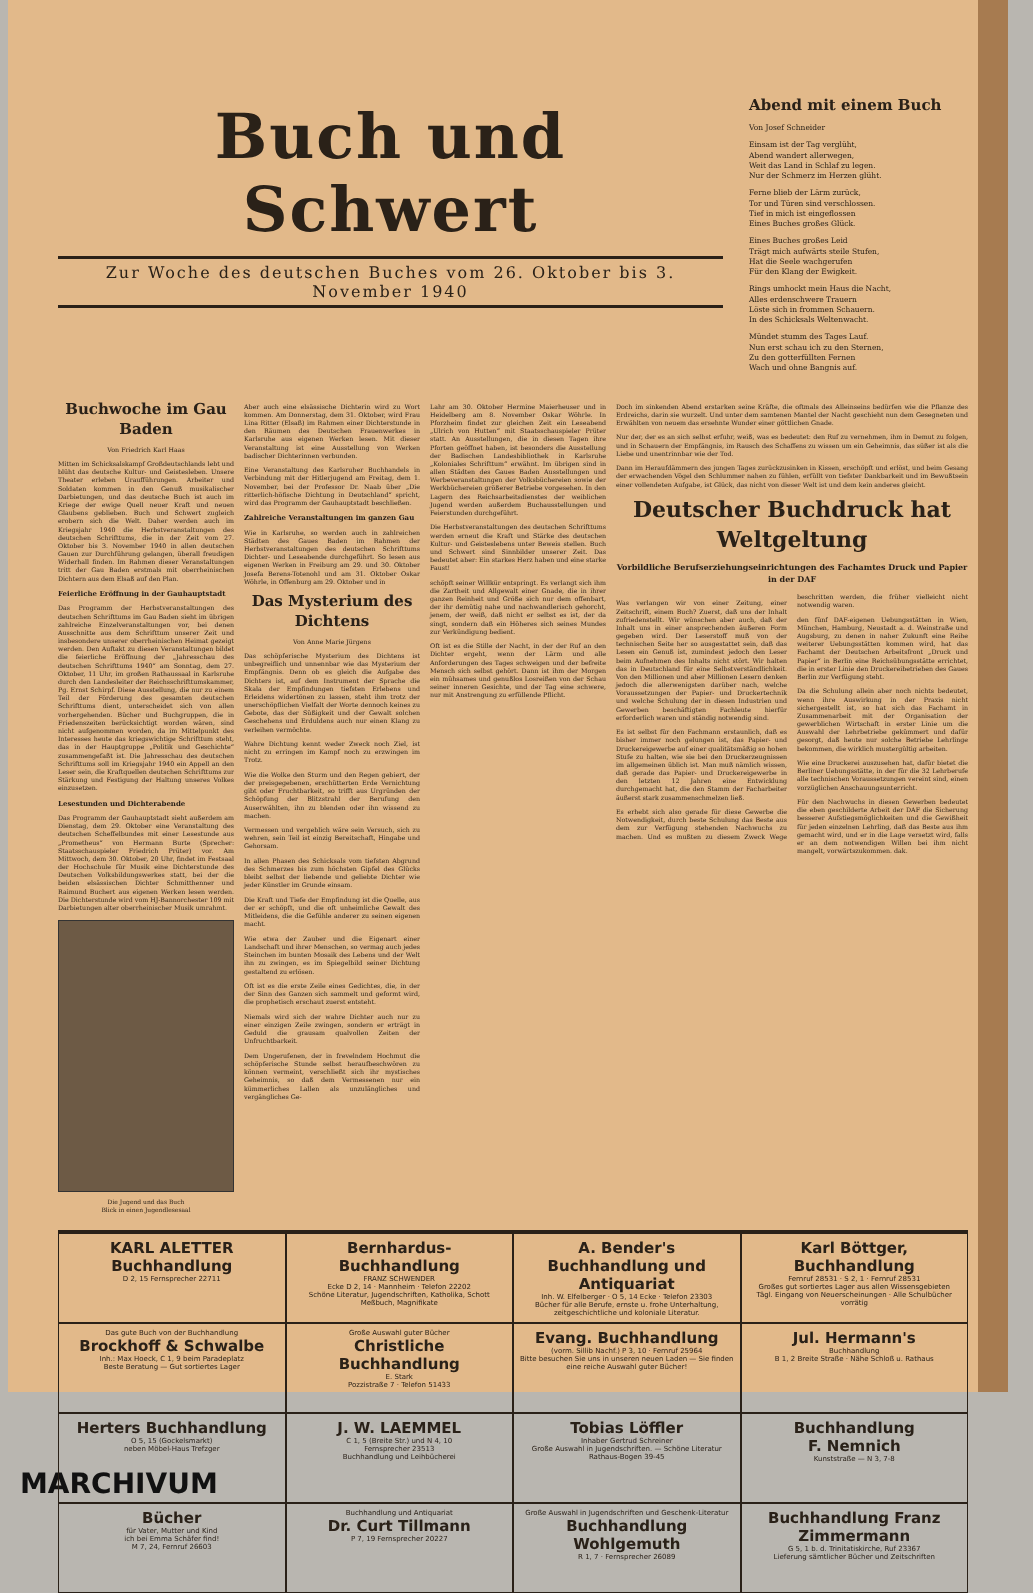Buch und Schwert
Zur Woche des deutschen Buches vom 26. Oktober bis 3. November 1940
Abend mit einem Buch
Von Josef Schneider
Einsam ist der Tag verglüht,
Abend wandert allerwegen,
Weit das Land in Schlaf zu legen.
Nur der Schmerz im Herzen glüht.
Ferne blieb der Lärm zurück,
Tor und Türen sind verschlossen.
Tief in mich ist eingeflossen
Eines Buches großes Glück.
Eines Buches großes Leid
Trägt mich aufwärts steile Stufen,
Hat die Seele wachgerufen
Für den Klang der Ewigkeit.
Rings umhockt mein Haus die Nacht,
Alles erdenschwere Trauern
Löste sich in frommen Schauern.
In des Schicksals Weltenwacht.
Mündet stumm des Tages Lauf.
Nun erst schau ich zu den Sternen,
Zu den gotterfüllten Fernen
Wach und ohne Bangnis auf.
Buchwoche im Gau Baden
Von Friedrich Karl Haas
Mitten im Schicksalskampf Großdeutschlands lebt und blüht das deutsche Kultur- und Geistesleben. Unsere Theater erleben Uraufführungen. Arbeiter und Soldaten kommen in den Genuß musikalischer Darbietungen, und das deutsche Buch ist auch im Kriege der ewige Quell neuer Kraft und neuen Glaubens geblieben. Buch und Schwert zugleich erobern sich die Welt. Daher werden auch im Kriegsjahr 1940 die Herbstveranstaltungen des deutschen Schrifttums, die in der Zeit vom 27. Oktober bis 3. November 1940 in allen deutschen Gauen zur Durchführung gelangen, überall freudigen Widerhall finden. Im Rahmen dieser Veranstaltungen tritt der Gau Baden erstmals mit oberrheinischen Dichtern aus dem Elsaß auf den Plan.
Feierliche Eröffnung in der Gauhauptstadt
Das Programm der Herbstveranstaltungen des deutschen Schrifttums im Gau Baden sieht im übrigen zahlreiche Einzelveranstaltungen vor, bei denen Ausschnitte aus dem Schrifttum unserer Zeit und insbesondere unserer oberrheinischen Heimat gezeigt werden. Den Auftakt zu diesen Veranstaltungen bildet die feierliche Eröffnung der „Jahresschau des deutschen Schrifttums 1940“ am Sonntag, dem 27. Oktober, 11 Uhr, im großen Rathaussaal in Karlsruhe durch den Landesleiter der Reichsschrifttumskammer, Pg. Ernst Schirpf. Diese Ausstellung, die nur zu einem Teil der Förderung des gesamten deutschen Schrifttums dient, unterscheidet sich von allen vorhergehenden. Bücher und Buchgruppen, die in Friedenszeiten berücksichtigt worden wären, sind nicht aufgenommen worden, da im Mittelpunkt des Interesses heute das kriegswichtige Schrifttum steht, das in der Hauptgruppe „Politik und Geschichte“ zusammengefaßt ist. Die Jahresschau des deutschen Schrifttums soll im Kriegsjahr 1940 ein Appell an den Leser sein, die Kraftquellen deutschen Schrifttums zur Stärkung und Festigung der Haltung unseres Volkes einzusetzen.
Lesestunden und Dichterabende
Das Programm der Gauhauptstadt sieht außerdem am Dienstag, dem 29. Oktober eine Veranstaltung des deutschen Scheffelbundes mit einer Lesestunde aus „Prometheus“ von Hermann Burte (Sprecher: Staatsschauspieler Friedrich Prüter) vor. Am Mittwoch, dem 30. Oktober, 20 Uhr, findet im Festsaal der Hochschule für Musik eine Dichterstunde des Deutschen Volksbildungswerkes statt, bei der die beiden elsässischen Dichter Schmitthenner und Raimund Buchert aus eigenen Werken lesen werden. Die Dichterstunde wird vom HJ-Bannorchester 109 mit Darbietungen alter oberrheinischer Musik umrahmt.
Die Jugend und das Buch
Blick in einen Jugendlesesaal
Aber auch eine elsässische Dichterin wird zu Wort kommen. Am Donnerstag, dem 31. Oktober, wird Frau Lina Ritter (Elsaß) im Rahmen einer Dichterstunde in den Räumen des Deutschen Frauenwerkes in Karlsruhe aus eigenen Werken lesen. Mit dieser Veranstaltung ist eine Ausstellung von Werken badischer Dichterinnen verbunden.
Eine Veranstaltung des Karlsruher Buchhandels in Verbindung mit der Hitlerjugend am Freitag, dem 1. November, bei der Professor Dr. Naab über „Die ritterlich-höfische Dichtung in Deutschland“ spricht, wird das Programm der Gauhauptstadt beschließen.
Zahlreiche Veranstaltungen im ganzen Gau
Wie in Karlsruhe, so werden auch in zahlreichen Städten des Gaues Baden im Rahmen der Herbstveranstaltungen des deutschen Schrifttums Dichter- und Leseabende durchgeführt. So lesen aus eigenen Werken in Freiburg am 29. und 30. Oktober Josefa Berens-Totenohl und am 31. Oktober Oskar Wöhrle, in Offenburg am 29. Oktober und in
Das Mysterium des Dichtens
Von Anne Marie Jürgens
Das schöpferische Mysterium des Dichtens ist unbegreiflich und unnennbar wie das Mysterium der Empfängnis. Denn ob es gleich die Aufgabe des Dichters ist, auf dem Instrument der Sprache die Skala der Empfindungen tiefsten Erlebens und Erleidens widertönen zu lassen, steht ihm trotz der unerschöpflichen Vielfalt der Worte dennoch keines zu Gebote, das der Süßigkeit und der Gewalt solchen Geschehens und Erduldens auch nur einen Klang zu verleihen vermöchte.
Wahre Dichtung kennt weder Zweck noch Ziel, ist nicht zu erringen im Kampf noch zu erzwingen im Trotz.
Wie die Wolke den Sturm und den Regen gebiert, der der preisgegebenen, erschütterten Erde Vernichtung gibt oder Fruchtbarkeit, so trifft aus Urgründen der Schöpfung der Blitzstrahl der Berufung den Auserwählten, ihn zu blenden oder ihn wissend zu machen.
Vermessen und vergeblich wäre sein Versuch, sich zu wehren, sein Teil ist einzig Bereitschaft, Hingabe und Gehorsam.
In allen Phasen des Schicksals vom tiefsten Abgrund des Schmerzes bis zum höchsten Gipfel des Glücks bleibt selbst der liebende und geliebte Dichter wie jeder Künstler im Grunde einsam.
Die Kraft und Tiefe der Empfindung ist die Quelle, aus der er schöpft, und die oft unheimliche Gewalt des Mitleidens, die die Gefühle anderer zu seinen eigenen macht.
Wie etwa der Zauber und die Eigenart einer Landschaft und ihrer Menschen, so vermag auch jedes Steinchen im bunten Mosaik des Lebens und der Welt ihn zu zwingen, es im Spiegelbild seiner Dichtung gestaltend zu erlösen.
Oft ist es die erste Zeile eines Gedichtes, die, in der der Sinn des Ganzen sich sammelt und geformt wird, die prophetisch erschaut zuerst entsteht.
Niemals wird sich der wahre Dichter auch nur zu einer einzigen Zeile zwingen, sondern er erträgt in Geduld die grausam qualvollen Zeiten der Unfruchtbarkeit.
Dem Ungerufenen, der in frevelndem Hochmut die schöpferische Stunde selbst heraufbeschwören zu können vermeint, verschließt sich ihr mystisches Geheimnis, so daß dem Vermessenen nur ein kümmerliches Lallen als unzulängliches und vergängliches Ge-
Lahr am 30. Oktober Hermine Maierheuser und in Heidelberg am 8. November Oskar Wöhrle. In Pforzheim findet zur gleichen Zeit ein Leseabend „Ulrich von Hutten“ mit Staatsschauspieler Prüter statt. An Ausstellungen, die in diesen Tagen ihre Pforten geöffnet haben, ist besonders die Ausstellung der Badischen Landesbibliothek in Karlsruhe „Koloniales Schrifttum“ erwähnt. Im übrigen sind in allen Städten des Gaues Baden Ausstellungen und Werbeveranstaltungen der Volksbüchereien sowie der Werkbüchereien größerer Betriebe vorgesehen. In den Lagern des Reichsarbeitsdienstes der weiblichen Jugend werden außerdem Buchausstellungen und Feierstunden durchgeführt.
Die Herbstveranstaltungen des deutschen Schrifttums werden erneut die Kraft und Stärke des deutschen Kultur- und Geisteslebens unter Beweis stellen. Buch und Schwert sind Sinnbilder unserer Zeit. Das bedeutet aber: Ein starkes Herz haben und eine starke Faust!
schöpft seiner Willkür entspringt. Es verlangt sich ihm die Zartheit und Allgewalt einer Gnade, die in ihrer ganzen Reinheit und Größe sich nur dem offenbart, der ihr demütig nahe und nachwandlerisch gehorcht, jenem, der weiß, daß nicht er selbst es ist, der da singt, sondern daß ein Höheres sich seines Mundes zur Verkündigung bedient.
Oft ist es die Stille der Nacht, in der der Ruf an den Dichter ergeht, wenn der Lärm und alle Anforderungen des Tages schweigen und der befreite Mensch sich selbst gehört. Dann ist ihm der Morgen ein mühsames und genußlos Losreißen von der Schau seiner inneren Gesichte, und der Tag eine schwere, nur mit Anstrengung zu erfüllende Pflicht.
Doch im sinkenden Abend erstarken seine Kräfte, die oftmals des Alleinseins bedürfen wie die Pflanze des Erdreichs, darin sie wurzelt. Und unter dem samtenen Mantel der Nacht geschieht nun dem Gesegneten und Erwählten von neuem das ersehnte Wunder einer göttlichen Gnade.
Nur der, der es an sich selbst erfuhr, weiß, was es bedeutet: den Ruf zu vernehmen, ihm in Demut zu folgen, und in Schauern der Empfängnis, im Rausch des Schaffens zu wissen um ein Geheimnis, das süßer ist als die Liebe und unentrinnbar wie der Tod.
Dann im Heraufdämmern des jungen Tages zurückzusinken in Kissen, erschöpft und erlöst, und beim Gesang der erwachenden Vögel den Schlummer nahen zu fühlen, erfüllt von tiefster Dankbarkeit und im Bewußtsein einer vollendeten Aufgabe, ist Glück, das nicht von dieser Welt ist und dem kein anderes gleicht.
Deutscher Buchdruck hat Weltgeltung
Vorbildliche Berufserziehungseinrichtungen des Fachamtes Druck und Papier in der DAF
Was verlangen wir von einer Zeitung, einer Zeitschrift, einem Buch? Zuerst, daß uns der Inhalt zufriedenstellt. Wir wünschen aber auch, daß der Inhalt uns in einer ansprechenden äußeren Form gegeben wird. Der Leserstoff muß von der technischen Seite her so ausgestattet sein, daß das Lesen ein Genuß ist, zumindest jedoch den Leser beim Aufnehmen des Inhalts nicht stört. Wir halten das in Deutschland für eine Selbstverständlichkeit. Von den Millionen und aber Millionen Lesern denken jedoch die allerwenigsten darüber nach, welche Voraussetzungen der Papier- und Druckertechnik und welche Schulung der in diesen Industrien und Gewerben beschäftigten Fachleute hierfür erforderlich waren und ständig notwendig sind.
Es ist selbst für den Fachmann erstaunlich, daß es bisher immer noch gelungen ist, das Papier- und Druckereigewerbe auf einer qualitätsmäßig so hohen Stufe zu halten, wie sie bei den Druckerzeugnissen im allgemeinen üblich ist. Man muß nämlich wissen, daß gerade das Papier- und Druckereigewerbe in den letzten 12 Jahren eine Entwicklung durchgemacht hat, die den Stamm der Facharbeiter äußerst stark zusammenschmelzen ließ.
Es erhebt sich also gerade für diese Gewerbe die Notwendigkeit, durch beste Schulung das Beste aus dem zur Verfügung stehenden Nachwuchs zu machen. Und es mußten zu diesem Zweck Wege beschritten werden, die früher vielleicht nicht notwendig waren.
den fünf DAF-eigenen Uebungsstätten in Wien, München, Hamburg, Neustadt a. d. Weinstraße und Augsburg, zu denen in naher Zukunft eine Reihe weiterer Uebungsstätten kommen wird, hat das Fachamt der Deutschen Arbeitsfront „Druck und Papier“ in Berlin eine Reichsübungsstätte errichtet, die in erster Linie den Druckereibetrieben des Gaues Berlin zur Verfügung steht.
Da die Schulung allein aber noch nichts bedeutet, wenn ihre Auswirkung in der Praxis nicht sichergestellt ist, so hat sich das Fachamt in Zusammenarbeit mit der Organisation der gewerblichen Wirtschaft in erster Linie um die Auswahl der Lehrbetriebe gekümmert und dafür gesorgt, daß heute nur solche Betriebe Lehrlinge bekommen, die wirklich mustergültig arbeiten.
Wie eine Druckerei auszusehen hat, dafür bietet die Berliner Uebungsstätte, in der für die 32 Lehrberufe alle technischen Voraussetzungen vereint sind, einen vorzüglichen Anschauungsunterricht.
Für den Nachwuchs in diesen Gewerben bedeutet die eben geschilderte Arbeit der DAF die Sicherung besserer Aufstiegsmöglichkeiten und die Gewißheit für jeden einzelnen Lehrling, daß das Beste aus ihm gemacht wird, und er in die Lage versetzt wird, falls er an dem notwendigen Willen bei ihm nicht mangelt, vorwärtszukommen. dak.
KARL ALETTER
Buchhandlung
D 2, 15 Fernsprecher 22711
Bernhardus-Buchhandlung
FRANZ SCHWENDER
Ecke D 2, 14 · Mannheim · Telefon 22202
Schöne Literatur, Jugendschriften, Katholika, Schott Meßbuch, Magnifikate
A. Bender's Buchhandlung und Antiquariat
Inh. W. Elfelberger · O 5, 14 Ecke · Telefon 23303
Bücher für alle Berufe, ernste u. frohe Unterhaltung, zeitgeschichtliche und koloniale Literatur.
Karl Böttger, Buchhandlung
Fernruf 28531 · S 2, 1 · Fernruf 28531
Großes gut sortiertes Lager aus allen Wissensgebieten
Tägl. Eingang von Neuerscheinungen · Alle Schulbücher vorrätig
Das gute Buch von der Buchhandlung
Brockhoff & Schwalbe
Inh.: Max Hoeck, C 1, 9 beim Paradeplatz
Beste Beratung — Gut sortiertes Lager
Große Auswahl guter Bücher
Christliche Buchhandlung
E. Stark
Pozzistraße 7 · Telefon 51433
Evang. Buchhandlung
(vorm. Sillib Nachf.) P 3, 10 · Fernruf 25964
Bitte besuchen Sie uns in unseren neuen Laden — Sie finden eine reiche Auswahl guter Bücher!
Jul. Hermann's
Buchhandlung
B 1, 2 Breite Straße · Nähe Schloß u. Rathaus
Herters Buchhandlung
O 5, 15 (Gockelsmarkt)
neben Möbel-Haus Trefzger
J. W. LAEMMEL
C 1, 5 (Breite Str.) und N 4, 10
Fernsprecher 23513
Buchhandlung und Leihbücherei
Tobias Löffler
Inhaber Gertrud Schreiner
Große Auswahl in Jugendschriften. — Schöne Literatur
Rathaus-Bogen 39-45
Buchhandlung
F. Nemnich
Kunststraße — N 3, 7-8
Bücher
für Vater, Mutter und Kind
ich bei Emma Schäfer find!
M 7, 24, Fernruf 26603
Buchhandlung und Antiquariat
Dr. Curt Tillmann
P 7, 19 Fernsprecher 20227
Große Auswahl in Jugendschriften und Geschenk-Literatur
Buchhandlung Wohlgemuth
R 1, 7 · Fernsprecher 26089
Buchhandlung Franz Zimmermann
G 5, 1 b. d. Trinitatiskirche, Ruf 23367
Lieferung sämtlicher Bücher und Zeitschriften
MARCHIVUM